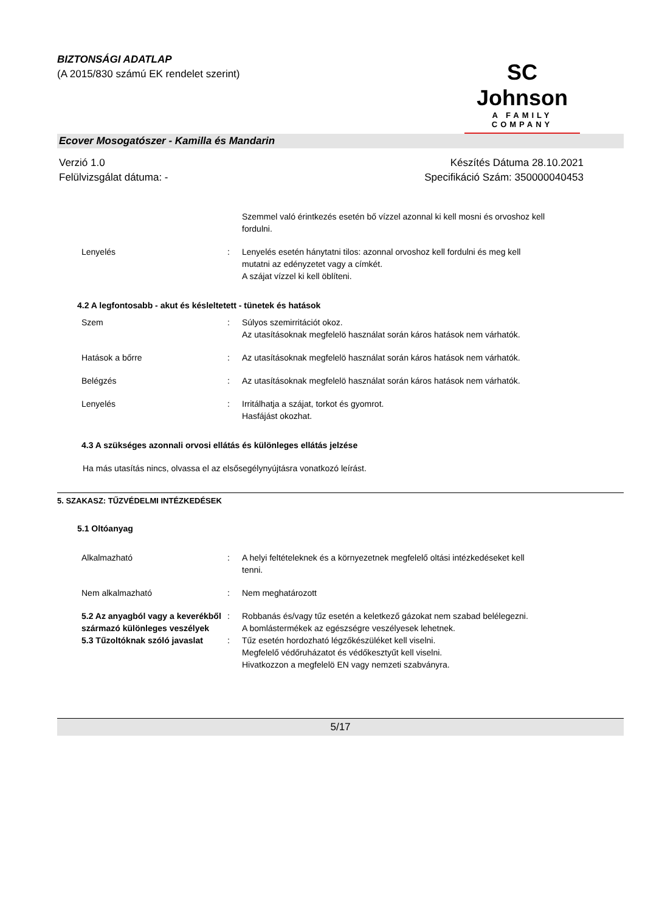BIZTONSÁGI ADATLAP
(A 2015/830 számú EK rendelet szerint)
SC Johnson
A FAMILY COMPANY
Ecover Mosogatószer - Kamilla és Mandarin
Verzió 1.0
Felülvizsgálat dátuma: -
Készítés Dátuma 28.10.2021
Specifikáció Szám: 350000040453
Szemmel való érintkezés esetén bő vízzel azonnal ki kell mosni és orvoshoz kell fordulni.
Lenyelés : Lenyelés esetén hánytatni tilos: azonnal orvoshoz kell fordulni és meg kell mutatni az edényzetet vagy a címkét.
A szájat vízzel ki kell öblíteni.
4.2 A legfontosabb - akut és késleltetett - tünetek és hatások
Szem : Súlyos szemirritációt okoz.
Az utasításoknak megfelelö használat során káros hatások nem várhatók.
Hatások a bőrre : Az utasításoknak megfelelö használat során káros hatások nem várhatók.
Belégzés : Az utasításoknak megfelelö használat során káros hatások nem várhatók.
Lenyelés : Irritálhatja a szájat, torkot és gyomrot.
Hasfájást okozhat.
4.3 A szükséges azonnali orvosi ellátás és különleges ellátás jelzése
Ha más utasítás nincs, olvassa el az elsősegélynyújtásra vonatkozó leírást.
5. SZAKASZ: TŰZVÉDELMI INTÉZKEDÉSEK
5.1 Oltóanyag
Alkalmazható : A helyi feltételeknek és a környezetnek megfelelő oltási intézkedéseket kell tenni.
Nem alkalmazható : Nem meghatározott
5.2 Az anyagból vagy a keverékből származó különleges veszélyek
: Robbanás és/vagy tűz esetén a keletkező gázokat nem szabad belélegezni.
A bomlástermékek az egészségre veszélyesek lehetnek.
5.3 Tűzoltóknak szóló javaslat
: Tűz esetén hordozható légzőkészüléket kell viselni.
Megfelelő védőruházatot és védőkesztyűt kell viselni.
Hivatkozzon a megfelelö EN vagy nemzeti szabványra.
5/17